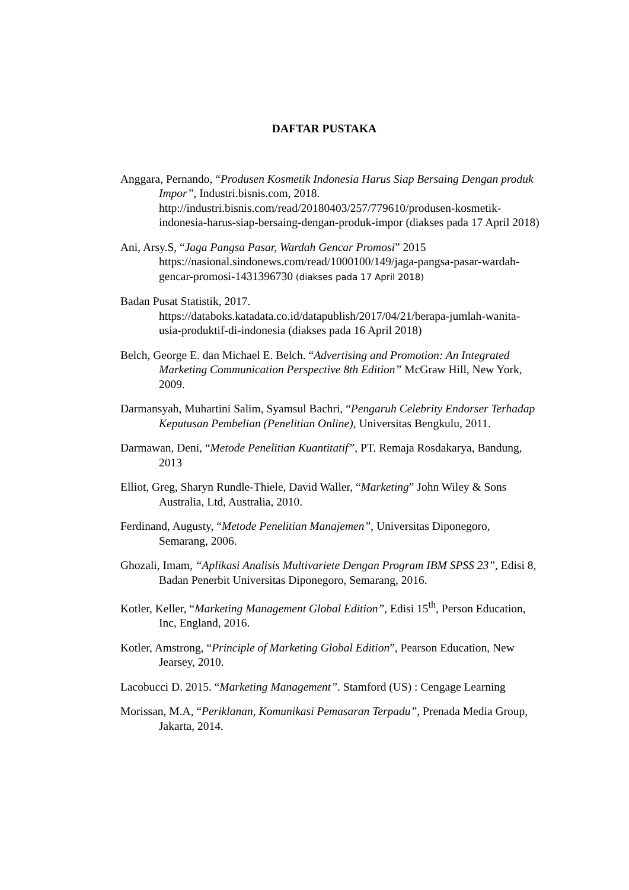DAFTAR PUSTAKA
Anggara, Pernando, “Produsen Kosmetik Indonesia Harus Siap Bersaing Dengan produk Impor”, Industri.bisnis.com, 2018. http://industri.bisnis.com/read/20180403/257/779610/produsen-kosmetik-indonesia-harus-siap-bersaing-dengan-produk-impor (diakses pada 17 April 2018)
Ani, Arsy.S, “Jaga Pangsa Pasar, Wardah Gencar Promosi” 2015 https://nasional.sindonews.com/read/1000100/149/jaga-pangsa-pasar-wardah-gencar-promosi-1431396730 (diakses pada 17 April 2018)
Badan Pusat Statistik, 2017. https://databoks.katadata.co.id/datapublish/2017/04/21/berapa-jumlah-wanita-usia-produktif-di-indonesia (diakses pada 16 April 2018)
Belch, George E. dan Michael E. Belch. “Advertising and Promotion: An Integrated Marketing Communication Perspective 8th Edition” McGraw Hill, New York, 2009.
Darmansyah, Muhartini Salim, Syamsul Bachri, “Pengaruh Celebrity Endorser Terhadap Keputusan Pembelian (Penelitian Online), Universitas Bengkulu, 2011.
Darmawan, Deni, “Metode Penelitian Kuantitatif”, PT. Remaja Rosdakarya, Bandung, 2013
Elliot, Greg, Sharyn Rundle-Thiele, David Waller, “Marketing” John Wiley & Sons Australia, Ltd, Australia, 2010.
Ferdinand, Augusty, “Metode Penelitian Manajemen”, Universitas Diponegoro, Semarang, 2006.
Ghozali, Imam, “Aplikasi Analisis Multivariete Dengan Program IBM SPSS 23”, Edisi 8, Badan Penerbit Universitas Diponegoro, Semarang, 2016.
Kotler, Keller, “Marketing Management Global Edition”, Edisi 15<sup>th</sup>, Person Education, Inc, England, 2016.
Kotler, Amstrong, “Principle of Marketing Global Edition”, Pearson Education, New Jearsey, 2010.
Lacobucci D. 2015. “Marketing Management”. Stamford (US) : Cengage Learning
Morissan, M.A, “Periklanan, Komunikasi Pemasaran Terpadu”, Prenada Media Group, Jakarta, 2014.